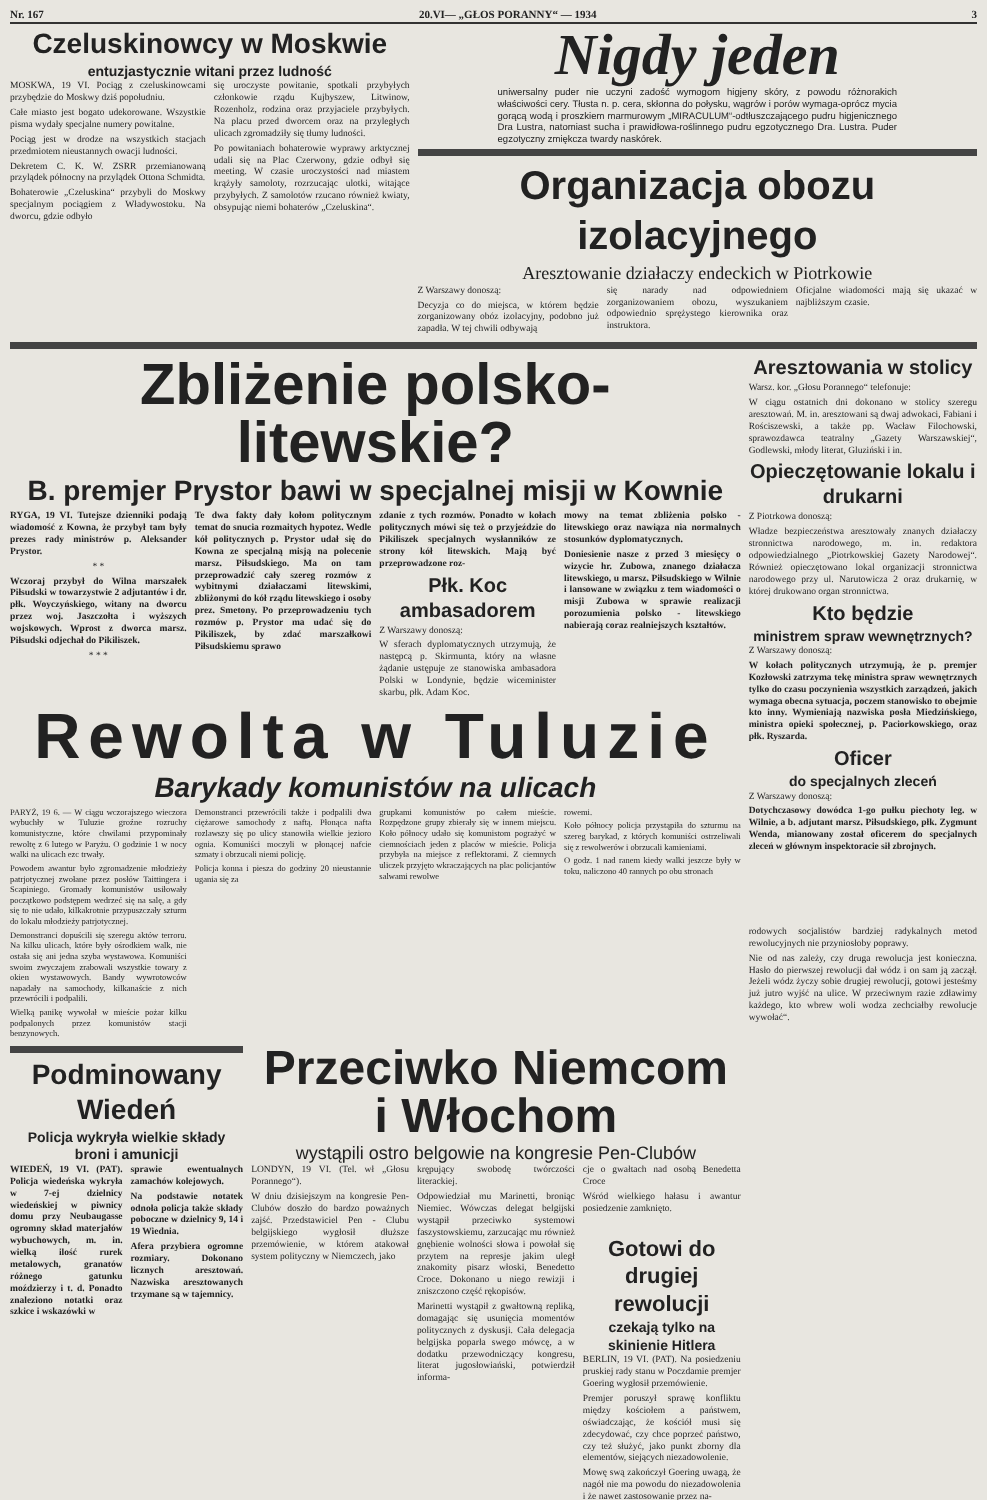Nr. 167 20.VI— „GŁOS PORANNY“ — 1934 3
Czeluskinowcy w Moskwie
entuzjastycznie witani przez ludność
MOSKWA, 19 VI. Pociąg z czeluskinowcami przybędzie do Moskwy dziś popołudniu.
Całe miasto jest bogato udekorowane. Wszystkie pisma wydały specjalne numery powitalne.
Pociąg jest w drodze na wszystkich stacjach przedmiotem nieustannych owacji ludności.
Dekretem C. K. W. ZSRR przemianowaną przylądek północny na przylądek Ottona Schmidta.
Bohaterowie „Czeluskina“ przybyli do Moskwy specjalnym pociągiem z Władywostoku. Na dworcu, gdzie odbyło
się uroczyste powitanie, spotkali przybyłych członkowie rządu Kujbyszew, Litwinow, Rozenholz, rodzina oraz przyjaciele przybyłych. Na placu przed dworcem oraz na przyległych ulicach zgromadziły się tłumy ludności.
Po powitaniach bohaterowie wyprawy arktycznej udali się na Plac Czerwony, gdzie odbył się meeting. W czasie uroczystości nad miastem krążyły samoloty, rozrzucając ulotki, witające przybyłych. Z samolotów rzucano również kwiaty, obsypując niemi bohaterów „Czeluskina“.
Nigdy jeden
uniwersalny puder nie uczyni zadość wymogom higjeny skóry, z powodu różnorakich właściwości cery. Tłusta n. p. cera, skłonna do połysku, wągrów i porów wymaga-oprócz mycia gorącą wodą i proszkiem marmurowym „MIRACULUM“-odtłuszczającego pudru higjenicznego Dra Lustra, natomiast sucha i prawidłowa-roślinnego pudru egzotycznego Dra. Lustra. Puder egzotyczny zmiękcza twardy naskórek.
Organizacja obozu izolacyjnego
Aresztowanie działaczy endeckich w Piotrkowie
Z Warszawy donoszą:
Decyzja co do miejsca, w którem będzie zorganizowany obóz izolacyjny, podobno już zapadła. W tej chwili odbywają
się narady nad odpowiedniem zorganizowaniem obozu, wyszukaniem odpowiednio sprężystego kierownika oraz instruktora.
Oficjalne wiadomości mają się ukazać w najbliższym czasie.
Zbliżenie polsko-litewskie?
B. premjer Prystor bawi w specjalnej misji w Kownie
RYGA, 19 VI. Tutejsze dzienniki podają wiadomość z Kowna, że przybył tam były prezes rady ministrów p. Aleksander Prystor.
* *
Wczoraj przybył do Wilna marszałek Piłsudski w towarzystwie 2 adjutantów i dr. płk. Woyczyńskiego, witany na dworcu przez woj. Jaszczołta i wyższych wojskowych. Wprost z dworca marsz. Piłsudski odjechał do Pikiliszek.
* * *
Te dwa fakty dały kołom politycznym temat do snucia rozmaitych hypotez. Wedle kół politycznych p. Prystor udał się do Kowna ze specjalną misją na polecenie marsz. Piłsudskiego. Ma on tam przeprowadzić cały szereg rozmów z wybitnymi działaczami litewskimi, zbliżonymi do kół rządu litewskiego i osoby prez. Smetony. Po przeprowadzeniu tych rozmów p. Prystor ma udać się do Pikiliszek, by zdać marszałkowi Piłsudskiemu sprawo
zdanie z tych rozmów. Ponadto w kołach politycznych mówi się też o przyjeździe do Pikiliszek specjalnych wysłanników ze strony kół litewskich. Mają być przeprowadzone roz-
Płk. Koc ambasadorem
Z Warszawy donoszą:
W sferach dyplomatycznych utrzymują, że następcą p. Skirmunta, który na własne żądanie ustępuje ze stanowiska ambasadora Polski w Londynie, będzie wiceminister skarbu, płk. Adam Koc.
mowy na temat zbliżenia polsko - litewskiego oraz nawiąza nia normalnych stosunków dyplomatycznych.
Doniesienie nasze z przed 3 miesięcy o wizycie hr. Zubowa, znanego działacza litewskiego, u marsz. Piłsudskiego w Wilnie i lansowane w związku z tem wiadomości o misji Zubowa w sprawie realizacji porozumienia polsko - litewskiego nabierają coraz realniejszych kształtów.
Rewolta w Tuluzie
Barykady komunistów na ulicach
PARYŻ, 19 6. — W ciągu wczorajszego wieczora wybuchły w Tuluzie groźne rozruchy komunistyczne, które chwilami przypominały rewoltę z 6 lutego w Paryżu. O godzinie 1 w nocy walki na ulicach ezc trwały.
Powodem awantur było zgromadzenie młodzieży patrjotycznej zwołane przez posłów Taittingera i Scapiniego. Gromady komunistów usiłowały początkowo podstępem wedrzeć się na salę, a gdy się to nie udało, kilkakrotnie przypuszczały szturm do lokalu młodzieży patrjotycznej.
Demonstranci dopuścili się szeregu aktów terroru. Na kilku ulicach, które były ośrodkiem walk, nie ostała się ani jedna szyba wystawowa. Komuniści swoim zwyczajem zrabowali wszystkie towary z okien wystawowych. Bandy wywrotowców napadały na samochody, kilkanaście z nich przewrócili i podpalili.
Wielką panikę wywołał w mieście pożar kilku podpalonych przez komunistów stacji benzynowych.
Demonstranci przewrócili także i podpalili dwa ciężarowe samochody z naftą. Płonąca nafta rozlawszy się po ulicy stanowiła wielkie jezioro ognia. Komuniści moczyli w płonącej nafcie szmaty i obrzucali niemi policję.
Policja konna i piesza do godziny 20 nieustannie ugania się za
grupkami komunistów po całem mieście. Rozpędzone grupy zbierały się w innem miejscu. Koło północy udało się komunistom pograżyć w ciemnościach jeden z placów w mieście. Policja przybyła na miejsce z reflektorami. Z ciemnych uliczek przyjęto wkraczających na plac policjantów salwami rewolwe
rowemi.
Koło północy policja przystąpiła do szturmu na szereg barykad, z których komuniści ostrzeliwali się z rewolwerów i obrzucali kamieniami.
O godz. 1 nad ranem kiedy walki jeszcze były w toku, naliczono 40 rannych po obu stronach
Podminowany Wiedeń
Policja wykryła wielkie składy broni i amunicji
WIEDEŃ, 19 VI. (PAT). Policja wiedeńska wykryła w 7-ej dzielnicy wiedeńskiej w piwnicy domu przy Neubaugasse ogromny skład materjałów wybuchowych, m. in. wielką ilość rurek metalowych, granatów różnego gatunku moździerzy i t. d. Ponadto znaleziono notatki oraz szkice i wskazówki w
sprawie ewentualnych zamachów kolejowych.
Na podstawie notatek odnoła policja także składy poboczne w dzielnicy 9, 14 i 19 Wiednia.
Afera przybiera ogromne rozmiary. Dokonano licznych aresztowań. Nazwiska aresztowanych trzymane są w tajemnicy.
Przeciwko Niemcom i Włochom
wystąpili ostro belgowie na kongresie Pen-Clubów
LONDYN, 19 VI. (Tel. wł „Głosu Porannego“).
W dniu dzisiejszym na kongresie Pen-Clubów doszło do bardzo poważnych zajść. Przedstawiciel Pen - Clubu belgijskiego wygłosił dłuższe przemówienie, w którem atakował system polityczny w Niemczech, jako
krępujący swobodę twórczości literackiej.
Odpowiedział mu Marinetti, broniąc Niemiec. Wówczas delegat belgijski wystąpił przeciwko systemowi faszystowskiemu, zarzucając mu również gnębienie wolności słowa i powołał się przytem na represje jakim uległ znakomity pisarz włoski, Benedetto Croce. Dokonano u niego rewizji i zniszczono część rękopisów.
Marinetti wystąpił z gwałtowną repliką, domagając się usunięcia momentów politycznych z dyskusji. Cała delegacja belgijska poparła swego mówcę, a w dodatku przewodniczący kongresu, literat jugosłowiański, potwierdził informa-
cje o gwałtach nad osobą Benedetta Croce
Wśród wielkiego hałasu i awantur posiedzenie zamknięto.
Gotowi do drugiej rewolucji
czekają tylko na skinienie Hitlera
BERLIN, 19 VI. (PAT). Na posiedzeniu pruskiej rady stanu w Poczdamie premjer Goering wygłosił przemówienie.
Premjer poruszył sprawę konfliktu między kościołem a państwem, oświadczając, że kościół musi się zdecydować, czy chce poprzeć państwo, czy też służyć, jako punkt zborny dla elementów, siejących niezadowolenie.
Mowę swą zakończył Goering uwagą, że nagół nie ma powodu do niezadowolenia i że nawet zastosowanie przez na-
Aresztowania w stolicy
Warsz. kor. „Głosu Porannego“ telefonuje:
W ciągu ostatnich dni dokonano w stolicy szeregu aresztowań. M. in. aresztowani są dwaj adwokaci, Fabiani i Rościszewski, a także pp. Wacław Filochowski, sprawozdawca teatralny „Gazety Warszawskiej“, Godlewski, młody literat, Gluziński i in.
Opieczętowanie lokalu i drukarni
Z Piotrkowa donoszą:
Władze bezpieczeństwa aresztowały znanych działaczy stronnictwa narodowego, m. in. redaktora odpowiedzialnego „Piotrkowskiej Gazety Narodowej“. Również opieczętowano lokal organizacji stronnictwa narodowego przy ul. Narutowicza 2 oraz drukarnię, w której drukowano organ stronnictwa.
Kto będzie
ministrem spraw wewnętrznych?
Z Warszawy donoszą:
W kołach politycznych utrzymują, że p. premjer Kozłowski zatrzyma tekę ministra spraw wewnętrznych tylko do czasu poczynienia wszystkich zarządzeń, jakich wymaga obecna sytuacja, poczem stanowisko to obejmie kto inny. Wymieniają nazwiska posła Miedzińskiego, ministra opieki społecznej, p. Paciorkowskiego, oraz płk. Ryszarda.
Oficer
do specjalnych zleceń
Z Warszawy donoszą:
Dotychczasowy dowódca 1-go pułku piechoty leg. w Wilnie, a b. adjutant marsz. Piłsudskiego, płk. Zygmunt Wenda, mianowany został oficerem do specjalnych zleceń w głównym inspektoracie sił zbrojnych.
rodowych socjalistów bardziej radykalnych metod rewolucyjnych nie przyniosłoby poprawy.
Nie od nas zależy, czy druga rewolucja jest konieczna. Hasło do pierwszej rewolucji dał wódz i on sam ją zaczął. Jeżeli wódz życzy sobie drugiej rewolucji, gotowi jesteśmy już jutro wyjść na ulice. W przeciwnym razie zdławimy każdego, kto wbrew woli wodza zechciałby rewolucje wywołać“.